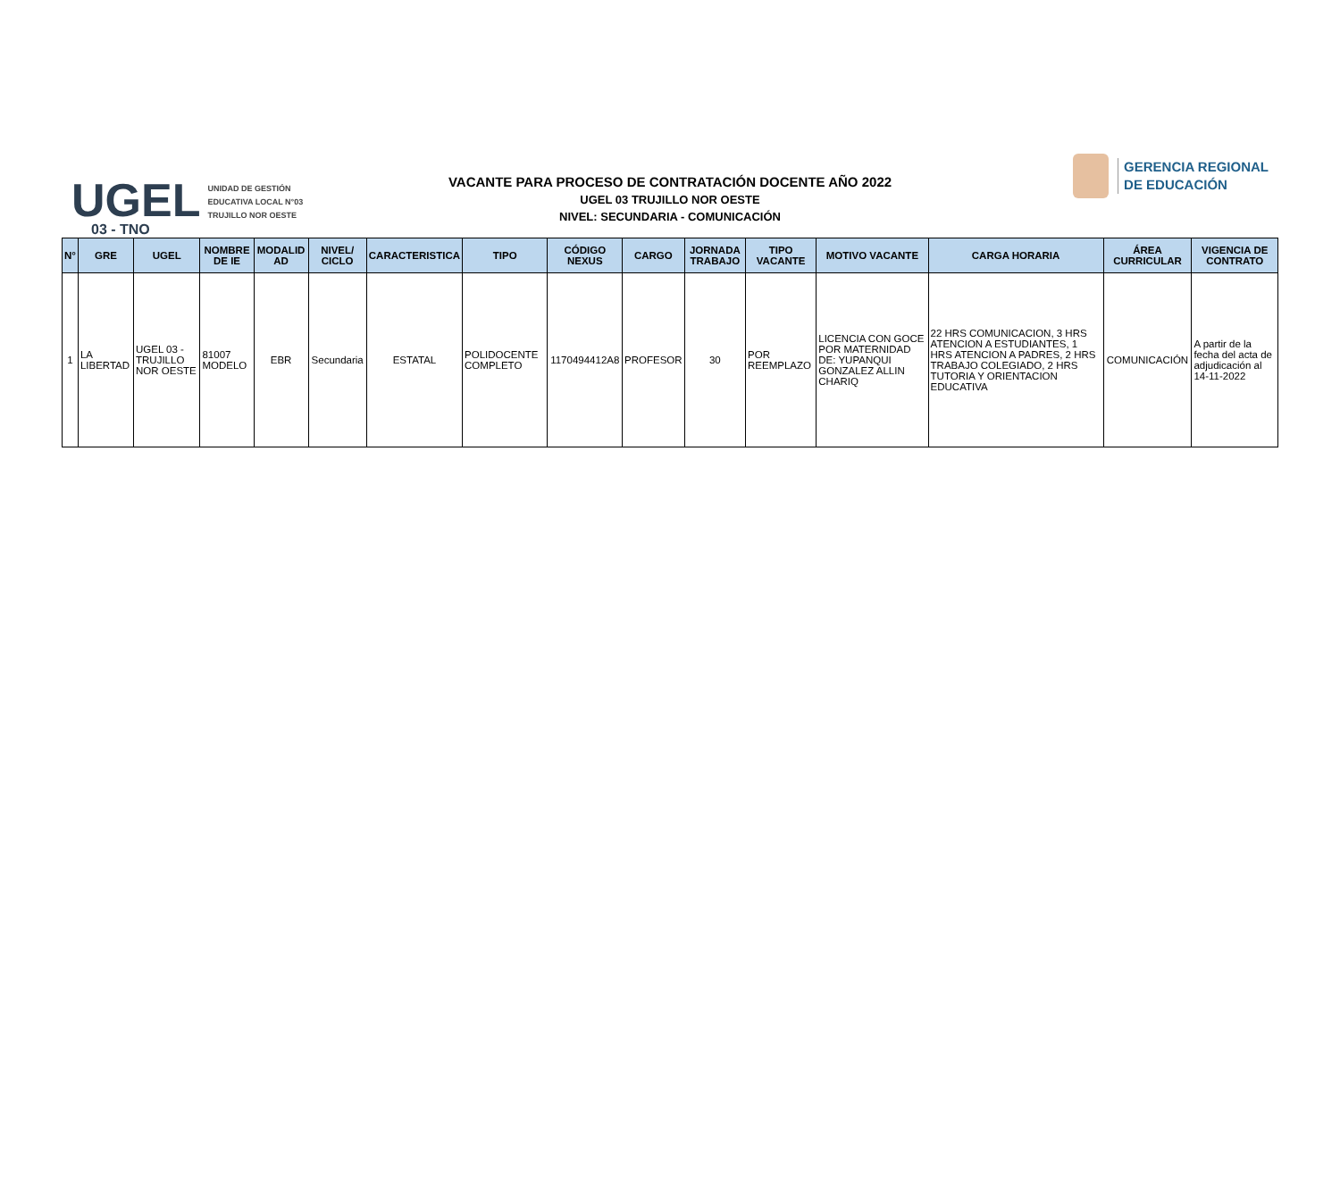UGEL
03 - TNO
UNIDAD DE GESTIÓN
EDUCATIVA LOCAL N°03
TRUJILLO NOR OESTE
VACANTE PARA PROCESO DE CONTRATACIÓN DOCENTE AÑO 2022
UGEL 03 TRUJILLO NOR OESTE
NIVEL: SECUNDARIA - COMUNICACIÓN
GERENCIA REGIONAL
DE EDUCACIÓN
| N° | GRE | UGEL | NOMBRE DE IE | MODALID AD | NIVEL/ CICLO | CARACTERISTICA | TIPO | CÓDIGO NEXUS | CARGO | JORNADA TRABAJO | TIPO VACANTE | MOTIVO VACANTE | CARGA HORARIA | ÁREA CURRICULAR | VIGENCIA DE CONTRATO |
| --- | --- | --- | --- | --- | --- | --- | --- | --- | --- | --- | --- | --- | --- | --- | --- |
| 1 | LA LIBERTAD | UGEL 03 - TRUJILLO NOR OESTE | 81007 MODELO | EBR | Secundaria | ESTATAL | POLIDOCENTE COMPLETO | 1170494412A8 | PROFESOR | 30 | POR REEMPLAZO | LICENCIA CON GOCE POR MATERNIDAD DE: YUPANQUI GONZALEZ ALLIN CHARIQ | 22 HRS COMUNICACION, 3 HRS ATENCION A ESTUDIANTES, 1 HRS ATENCION A PADRES, 2 HRS TRABAJO COLEGIADO, 2 HRS TUTORIA Y ORIENTACION EDUCATIVA | COMUNICACIÓN | A partir de la fecha del acta de adjudicación al 14-11-2022 |